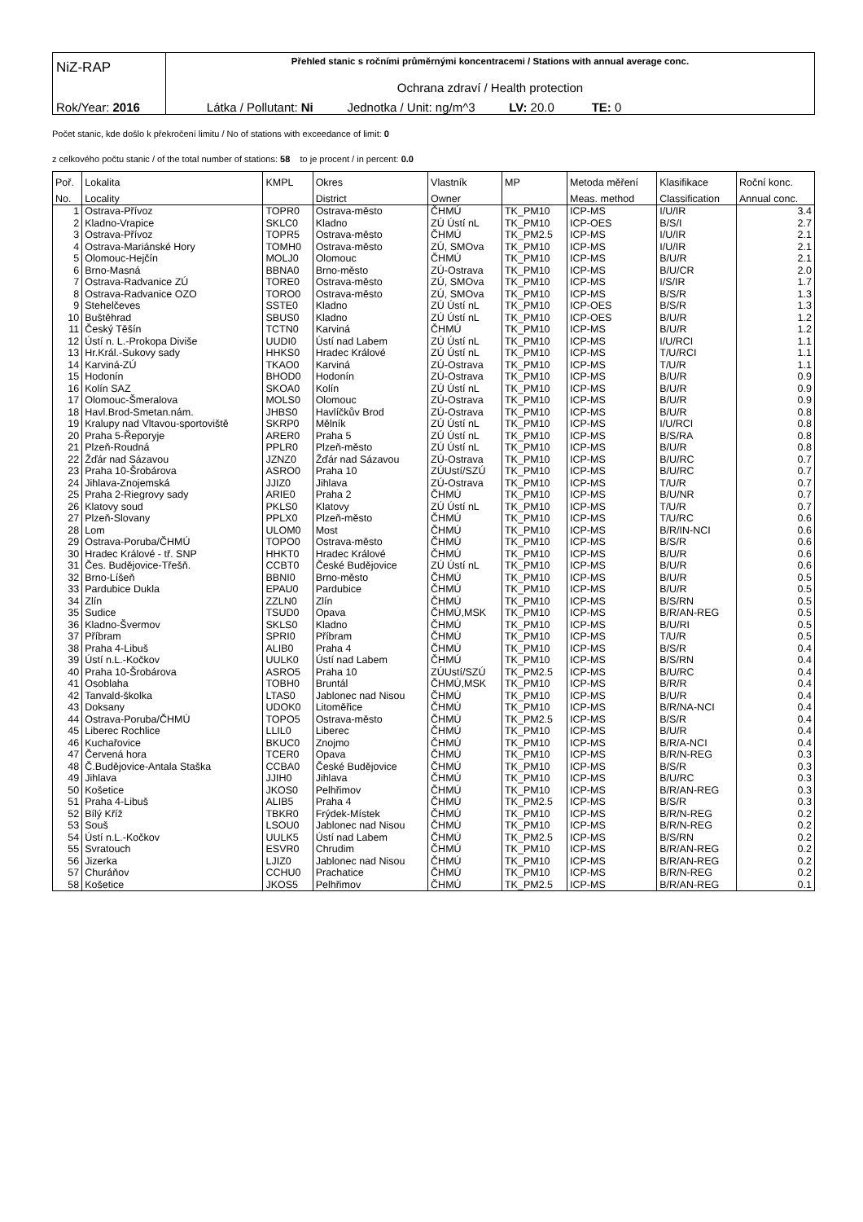| NiZ-RAP | Přehled stanic s ročními průměrnými koncentracemi / Stations with annual average conc. Ochrana zdraví / Health protection |
| Rok/Year: 2016 | Látka / Pollutant: Ni Jednotka / Unit: ng/m^3 LV: 20.0 TE: 0 |
Počet stanic, kde došlo k překročení limitu / No of stations with exceedance of limit: 0
z celkového počtu stanic / of the total number of stations: 58 to je procent / in percent: 0.0
| Poř. | Lokalita | KMPL | Okres | Vlastník | MP | Metoda měření | Klasifikace | Roční konc. |
| --- | --- | --- | --- | --- | --- | --- | --- | --- |
| No. | Locality | | District | Owner | | Meas. method | Classification | Annual conc. |
| 1 | Ostrava-Přívoz | TOPR0 | Ostrava-město | ČHMÚ | TK_PM10 | ICP-MS | I/U/IR | 3.4 |
| 2 | Kladno-Vrapice | SKLC0 | Kladno | ZÚ Ústí nL | TK_PM10 | ICP-OES | B/S/I | 2.7 |
| 3 | Ostrava-Přívoz | TOPR5 | Ostrava-město | ČHMÚ | TK_PM2.5 | ICP-MS | I/U/IR | 2.1 |
| 4 | Ostrava-Mariánské Hory | TOMH0 | Ostrava-město | ZÚ, SMOva | TK_PM10 | ICP-MS | I/U/IR | 2.1 |
| 5 | Olomouc-Hejčín | MOLJ0 | Olomouc | ČHMÚ | TK_PM10 | ICP-MS | B/U/R | 2.1 |
| 6 | Brno-Masná | BBNA0 | Brno-město | ZÚ-Ostrava | TK_PM10 | ICP-MS | B/U/CR | 2.0 |
| 7 | Ostrava-Radvanice ZÚ | TORE0 | Ostrava-město | ZÚ, SMOva | TK_PM10 | ICP-MS | I/S/IR | 1.7 |
| 8 | Ostrava-Radvanice OZO | TORO0 | Ostrava-město | ZÚ, SMOva | TK_PM10 | ICP-MS | B/S/R | 1.3 |
| 9 | Stehelčeves | SSTE0 | Kladno | ZÚ Ústí nL | TK_PM10 | ICP-OES | B/S/R | 1.3 |
| 10 | Buštěhrad | SBUS0 | Kladno | ZÚ Ústí nL | TK_PM10 | ICP-OES | B/U/R | 1.2 |
| 11 | Český Těšín | TCTN0 | Karviná | ČHMÚ | TK_PM10 | ICP-MS | B/U/R | 1.2 |
| 12 | Ústí n. L.-Prokopa Diviše | UUDI0 | Ústí nad Labem | ZÚ Ústí nL | TK_PM10 | ICP-MS | I/U/RCI | 1.1 |
| 13 | Hr.Král.-Sukovy sady | HHKS0 | Hradec Králové | ZÚ Ústí nL | TK_PM10 | ICP-MS | T/U/RCI | 1.1 |
| 14 | Karviná-ZÚ | TKAO0 | Karviná | ZÚ-Ostrava | TK_PM10 | ICP-MS | T/U/R | 1.1 |
| 15 | Hodonín | BHOD0 | Hodonín | ZÚ-Ostrava | TK_PM10 | ICP-MS | B/U/R | 0.9 |
| 16 | Kolín SAZ | SKOA0 | Kolín | ZÚ Ústí nL | TK_PM10 | ICP-MS | B/U/R | 0.9 |
| 17 | Olomouc-Šmeralova | MOLS0 | Olomouc | ZÚ-Ostrava | TK_PM10 | ICP-MS | B/U/R | 0.9 |
| 18 | Havl.Brod-Smetan.nám. | JHBS0 | Havlíčkův Brod | ZÚ-Ostrava | TK_PM10 | ICP-MS | B/U/R | 0.8 |
| 19 | Kralupy nad Vltavou-sportoviště | SKRP0 | Mělník | ZÚ Ústí nL | TK_PM10 | ICP-MS | I/U/RCI | 0.8 |
| 20 | Praha 5-Řeporyje | ARER0 | Praha 5 | ZÚ Ústí nL | TK_PM10 | ICP-MS | B/S/RA | 0.8 |
| 21 | Plzeň-Roudná | PPLR0 | Plzeň-město | ZÚ Ústí nL | TK_PM10 | ICP-MS | B/U/R | 0.8 |
| 22 | Žďár nad Sázavou | JZNZ0 | Žďár nad Sázavou | ZÚ-Ostrava | TK_PM10 | ICP-MS | B/U/RC | 0.7 |
| 23 | Praha 10-Šrobárova | ASRO0 | Praha 10 | ZÚUstí/SZÚ | TK_PM10 | ICP-MS | B/U/RC | 0.7 |
| 24 | Jihlava-Znojemská | JJIZ0 | Jihlava | ZÚ-Ostrava | TK_PM10 | ICP-MS | T/U/R | 0.7 |
| 25 | Praha 2-Riegrovy sady | ARIE0 | Praha 2 | ČHMÚ | TK_PM10 | ICP-MS | B/U/NR | 0.7 |
| 26 | Klatovy soud | PKLS0 | Klatovy | ZÚ Ústí nL | TK_PM10 | ICP-MS | T/U/R | 0.7 |
| 27 | Plzeň-Slovany | PPLX0 | Plzeň-město | ČHMÚ | TK_PM10 | ICP-MS | T/U/RC | 0.6 |
| 28 | Lom | ULOM0 | Most | ČHMÚ | TK_PM10 | ICP-MS | B/R/IN-NCI | 0.6 |
| 29 | Ostrava-Poruba/ČHMÚ | TOPO0 | Ostrava-město | ČHMÚ | TK_PM10 | ICP-MS | B/S/R | 0.6 |
| 30 | Hradec Králové - tř. SNP | HHKT0 | Hradec Králové | ČHMÚ | TK_PM10 | ICP-MS | B/U/R | 0.6 |
| 31 | Čes. Budějovice-Třešň. | CCBT0 | České Budějovice | ZÚ Ústí nL | TK_PM10 | ICP-MS | B/U/R | 0.6 |
| 32 | Brno-Líšeň | BBNI0 | Brno-město | ČHMÚ | TK_PM10 | ICP-MS | B/U/R | 0.5 |
| 33 | Pardubice Dukla | EPAU0 | Pardubice | ČHMÚ | TK_PM10 | ICP-MS | B/U/R | 0.5 |
| 34 | Zlín | ZZLN0 | Zlín | ČHMÚ | TK_PM10 | ICP-MS | B/S/RN | 0.5 |
| 35 | Sudice | TSUD0 | Opava | ČHMÚ,MSK | TK_PM10 | ICP-MS | B/R/AN-REG | 0.5 |
| 36 | Kladno-Švermov | SKLS0 | Kladno | ČHMÚ | TK_PM10 | ICP-MS | B/U/RI | 0.5 |
| 37 | Příbram | SPRI0 | Příbram | ČHMÚ | TK_PM10 | ICP-MS | T/U/R | 0.5 |
| 38 | Praha 4-Libuš | ALIB0 | Praha 4 | ČHMÚ | TK_PM10 | ICP-MS | B/S/R | 0.4 |
| 39 | Ústí n.L.-Kočkov | UULK0 | Ústí nad Labem | ČHMÚ | TK_PM10 | ICP-MS | B/S/RN | 0.4 |
| 40 | Praha 10-Šrobárova | ASRO5 | Praha 10 | ZÚUstí/SZÚ | TK_PM2.5 | ICP-MS | B/U/RC | 0.4 |
| 41 | Osoblaha | TOBH0 | Bruntál | ČHMÚ,MSK | TK_PM10 | ICP-MS | B/R/R | 0.4 |
| 42 | Tanvald-školka | LTAS0 | Jablonec nad Nisou | ČHMÚ | TK_PM10 | ICP-MS | B/U/R | 0.4 |
| 43 | Doksany | UDOK0 | Litoměřice | ČHMÚ | TK_PM10 | ICP-MS | B/R/NA-NCI | 0.4 |
| 44 | Ostrava-Poruba/ČHMÚ | TOPO5 | Ostrava-město | ČHMÚ | TK_PM2.5 | ICP-MS | B/S/R | 0.4 |
| 45 | Liberec Rochlice | LLIL0 | Liberec | ČHMÚ | TK_PM10 | ICP-MS | B/U/R | 0.4 |
| 46 | Kuchařovice | BKUC0 | Znojmo | ČHMÚ | TK_PM10 | ICP-MS | B/R/A-NCI | 0.4 |
| 47 | Červená hora | TCER0 | Opava | ČHMÚ | TK_PM10 | ICP-MS | B/R/N-REG | 0.3 |
| 48 | Č.Budějovice-Antala Staška | CCBA0 | České Budějovice | ČHMÚ | TK_PM10 | ICP-MS | B/S/R | 0.3 |
| 49 | Jihlava | JJIH0 | Jihlava | ČHMÚ | TK_PM10 | ICP-MS | B/U/RC | 0.3 |
| 50 | Košetice | JKOS0 | Pelhřimov | ČHMÚ | TK_PM10 | ICP-MS | B/R/AN-REG | 0.3 |
| 51 | Praha 4-Libuš | ALIB5 | Praha 4 | ČHMÚ | TK_PM2.5 | ICP-MS | B/S/R | 0.3 |
| 52 | Bílý Kříž | TBKR0 | Frýdek-Místek | ČHMÚ | TK_PM10 | ICP-MS | B/R/N-REG | 0.2 |
| 53 | Souš | LSOU0 | Jablonec nad Nisou | ČHMÚ | TK_PM10 | ICP-MS | B/R/N-REG | 0.2 |
| 54 | Ústí n.L.-Kočkov | UULK5 | Ústí nad Labem | ČHMÚ | TK_PM2.5 | ICP-MS | B/S/RN | 0.2 |
| 55 | Svratouch | ESVR0 | Chrudim | ČHMÚ | TK_PM10 | ICP-MS | B/R/AN-REG | 0.2 |
| 56 | Jizerka | LJIZ0 | Jablonec nad Nisou | ČHMÚ | TK_PM10 | ICP-MS | B/R/AN-REG | 0.2 |
| 57 | Churáňov | CCHU0 | Prachatice | ČHMÚ | TK_PM10 | ICP-MS | B/R/N-REG | 0.2 |
| 58 | Košetice | JKOS5 | Pelhřimov | ČHMÚ | TK_PM2.5 | ICP-MS | B/R/AN-REG | 0.1 |